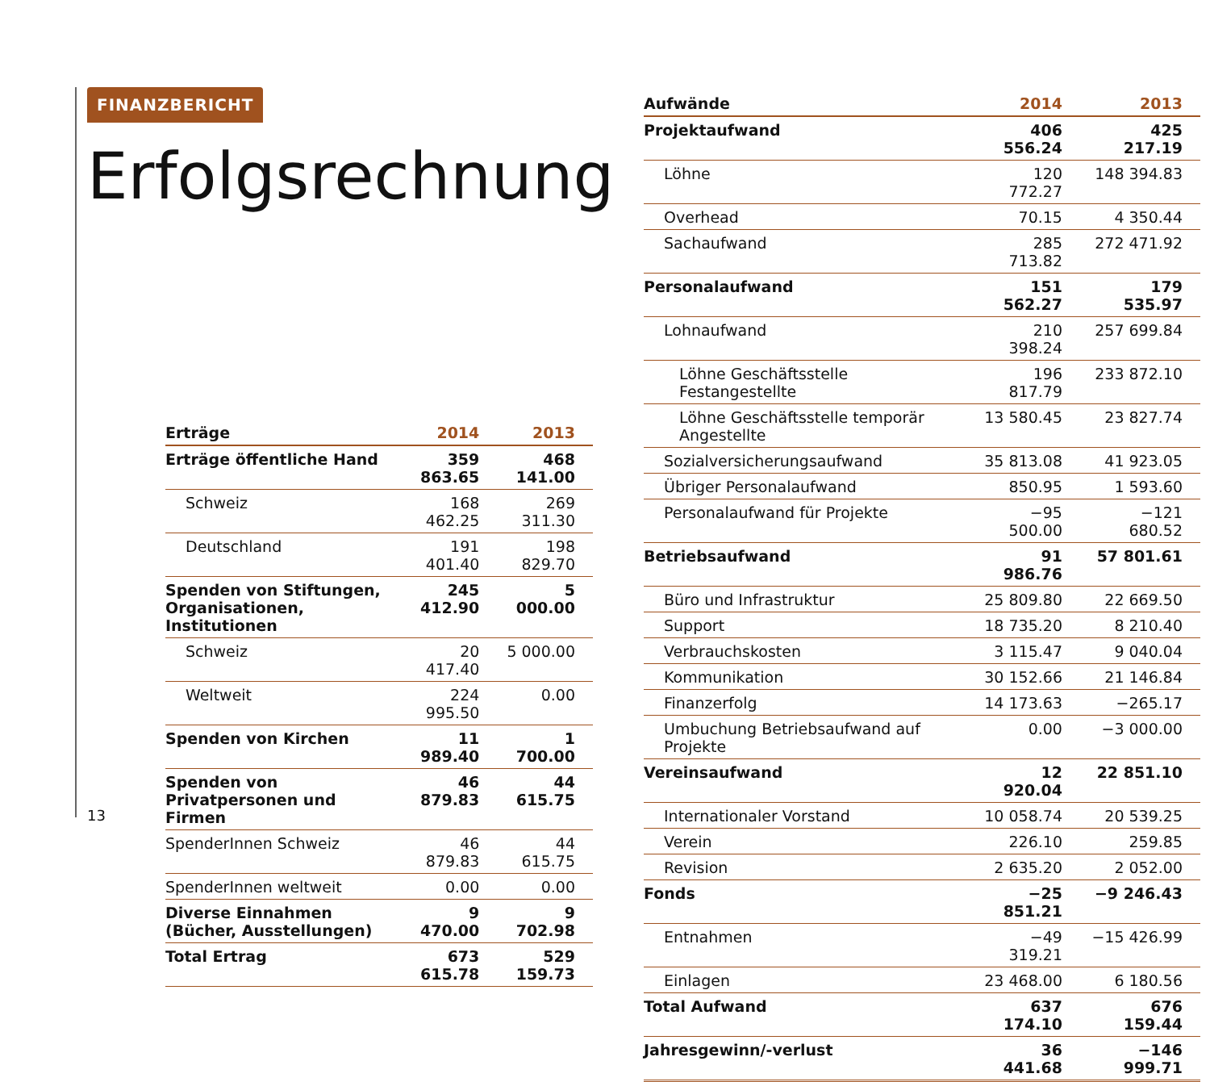FINANZBERICHT
Erfolgsrechnung
| Erträge | 2014 | 2013 |
| --- | --- | --- |
| Erträge öffentliche Hand | 359 863.65 | 468 141.00 |
| Schweiz | 168 462.25 | 269 311.30 |
| Deutschland | 191 401.40 | 198 829.70 |
| Spenden von Stiftungen, Organisationen, Institutionen | 245 412.90 | 5 000.00 |
| Schweiz | 20 417.40 | 5 000.00 |
| Weltweit | 224 995.50 | 0.00 |
| Spenden von Kirchen | 11 989.40 | 1 700.00 |
| Spenden von Privatpersonen und Firmen | 46 879.83 | 44 615.75 |
| SpenderInnen Schweiz | 46 879.83 | 44 615.75 |
| SpenderInnen weltweit | 0.00 | 0.00 |
| Diverse Einnahmen (Bücher, Ausstellungen) | 9 470.00 | 9 702.98 |
| Total Ertrag | 673 615.78 | 529 159.73 |
13
| Aufwände | 2014 | 2013 |
| --- | --- | --- |
| Projektaufwand | 406 556.24 | 425 217.19 |
| Löhne | 120 772.27 | 148 394.83 |
| Overhead | 70.15 | 4 350.44 |
| Sachaufwand | 285 713.82 | 272 471.92 |
| Personalaufwand | 151 562.27 | 179 535.97 |
| Lohnaufwand | 210 398.24 | 257 699.84 |
| Löhne Geschäftsstelle Festangestellte | 196 817.79 | 233 872.10 |
| Löhne Geschäftsstelle temporär Angestellte | 13 580.45 | 23 827.74 |
| Sozialversicherungsaufwand | 35 813.08 | 41 923.05 |
| Übriger Personalaufwand | 850.95 | 1 593.60 |
| Personalaufwand für Projekte | −95 500.00 | −121 680.52 |
| Betriebsaufwand | 91 986.76 | 57 801.61 |
| Büro und Infrastruktur | 25 809.80 | 22 669.50 |
| Support | 18 735.20 | 8 210.40 |
| Verbrauchskosten | 3 115.47 | 9 040.04 |
| Kommunikation | 30 152.66 | 21 146.84 |
| Finanzerfolg | 14 173.63 | −265.17 |
| Umbuchung Betriebsaufwand auf Projekte | 0.00 | −3 000.00 |
| Vereinsaufwand | 12 920.04 | 22 851.10 |
| Internationaler Vorstand | 10 058.74 | 20 539.25 |
| Verein | 226.10 | 259.85 |
| Revision | 2 635.20 | 2 052.00 |
| Fonds | −25 851.21 | −9 246.43 |
| Entnahmen | −49 319.21 | −15 426.99 |
| Einlagen | 23 468.00 | 6 180.56 |
| Total Aufwand | 637 174.10 | 676 159.44 |
| Jahresgewinn/-verlust | 36 441.68 | −146 999.71 |